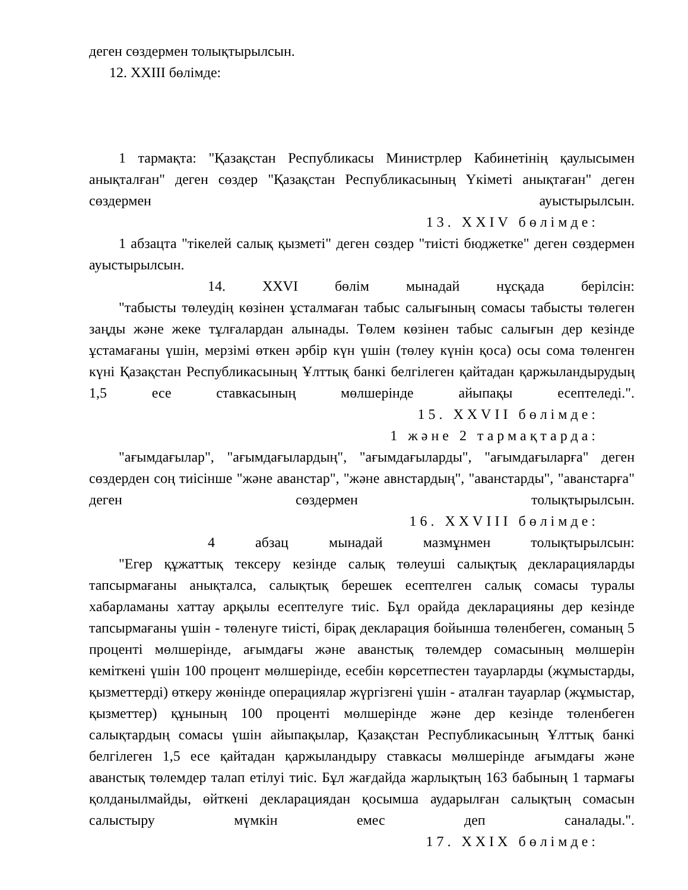деген сөздермен толықтырылсын.
12. XXIII бөлімде:
1 тармақта: "Қазақстан Республикасы Министрлер Кабинетінің қаулысымен анықталған" деген сөздер "Қазақстан Республикасының Үкіметі анықтаған" деген сөздермен ауыстырылсын.
13. XXIV бөлімде:
1 абзацта "тікелей салық қызметі" деген сөздер "тиісті бюджетке" деген сөздермен ауыстырылсын.
14. XXVI бөлім мынадай нұсқада берілсін:
"табысты төлеудің көзінен ұсталмаған табыс салығының сомасы табысты төлеген заңды және жеке тұлғалардан алынады. Төлем көзінен табыс салығын дер кезінде ұстамағаны үшін, мерзімі өткен әрбір күн үшін (төлеу күнін қоса) осы сома төленген күні Қазақстан Республикасының Ұлттық банкі белгілеген қайтадан қаржыландырудың 1,5 есе ставкасының мөлшерінде айыпақы есептеледі.".
15. XXVII бөлімде:
1 және 2 тармақтарда:
"ағымдағылар", "ағымдағылардың", "ағымдағыларды", "ағымдағыларға" деген сөздерден соң тиісінше "және аванстар", "және авнстардың", "аванстарды", "аванстарға" деген сөздермен толықтырылсын.
16. XXVIII бөлімде:
4 абзац мынадай мазмұнмен толықтырылсын:
"Егер құжаттық тексеру кезінде салық төлеуші салықтық декларацияларды тапсырмағаны анықталса, салықтық берешек есептелген салық сомасы туралы хабарламаны хаттау арқылы есептелуге тиіс. Бұл орайда декларацияны дер кезінде тапсырмағаны үшін - төленуге тиісті, бірақ декларация бойынша төленбеген, соманың 5 проценті мөлшерінде, ағымдағы және аванстық төлемдер сомасының мөлшерін кеміткені үшін 100 процент мөлшерінде, есебін көрсетпестен тауарларды (жұмыстарды, қызметтерді) өткеру жөнінде операциялар жүргізгені үшін - аталған тауарлар (жұмыстар, қызметтер) құнының 100 проценті мөлшерінде және дер кезінде төленбеген салықтардың сомасы үшін айыпақылар, Қазақстан Республикасының Ұлттық банкі белгілеген 1,5 есе қайтадан қаржыландыру ставкасы мөлшерінде ағымдағы және аванстық төлемдер талап етілуі тиіс. Бұл жағдайда жарлықтың 163 бабының 1 тармағы қолданылмайды, өйткені декларациядан қосымша аударылған салықтың сомасын салыстыру мүмкін емес деп саналады.".
17. XXIX бөлімде: